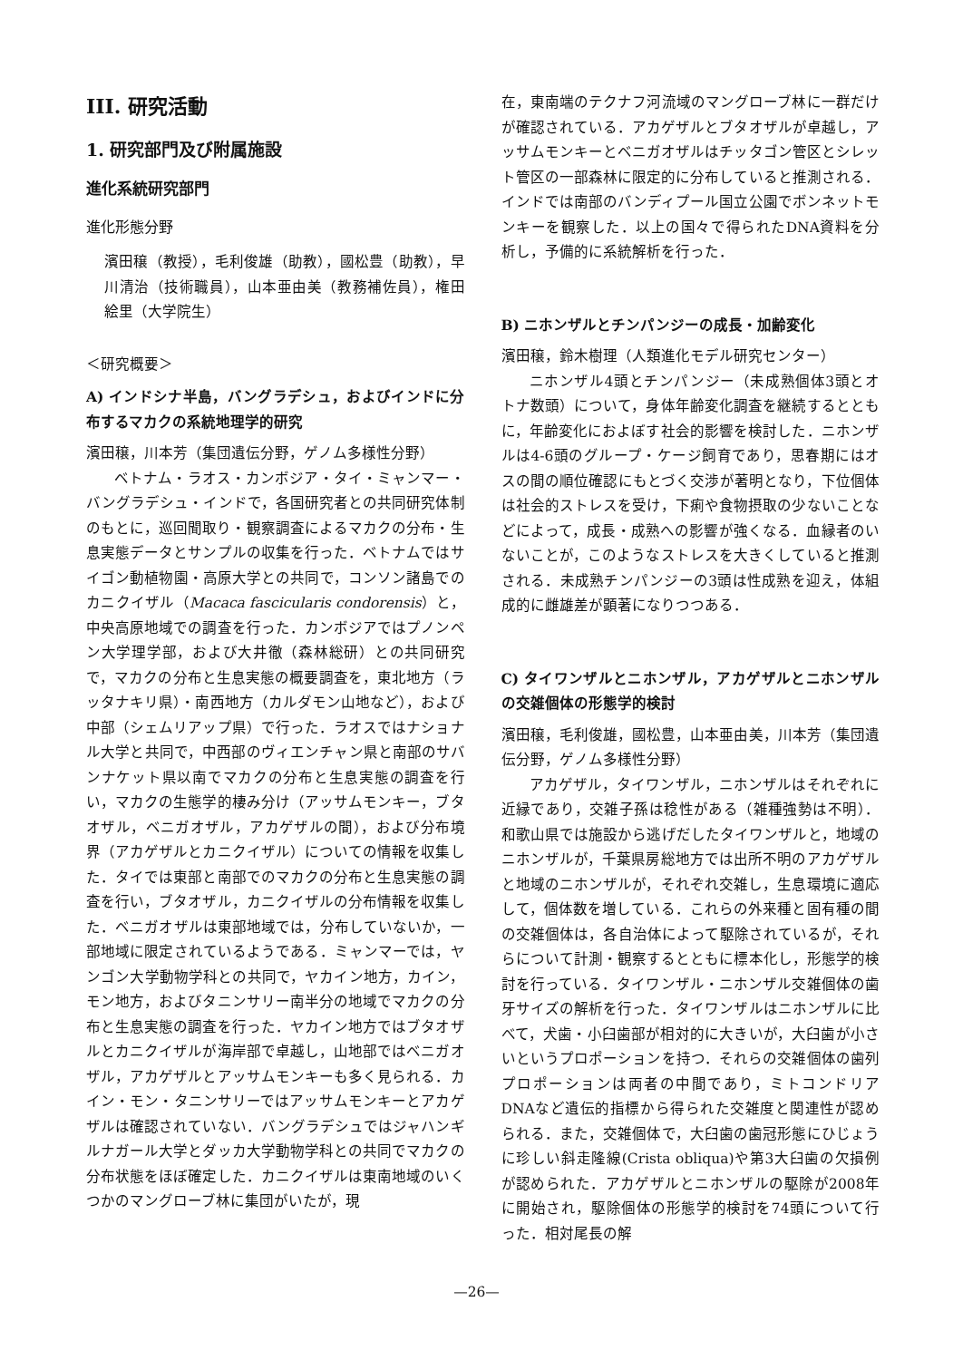III. 研究活動
1. 研究部門及び附属施設
進化系統研究部門
進化形態分野
濱田穣（教授），毛利俊雄（助教），國松豊（助教），早川清治（技術職員），山本亜由美（教務補佐員），権田絵里（大学院生）
＜研究概要＞
A) インドシナ半島，バングラデシュ，およびインドに分布するマカクの系統地理学的研究
濱田穣，川本芳（集団遺伝分野，ゲノム多様性分野）
ベトナム・ラオス・カンボジア・タイ・ミャンマー・バングラデシュ・インドで，各国研究者との共同研究体制のもとに，巡回聞取り・観察調査によるマカクの分布・生息実態データとサンプルの収集を行った．ベトナムではサイゴン動植物園・高原大学との共同で，コンソン諸島でのカニクイザル（Macaca fascicularis condorensis）と，中央高原地域での調査を行った．カンボジアではプノンペン大学理学部，および大井徹（森林総研）との共同研究で，マカクの分布と生息実態の概要調査を，東北地方（ラッタナキリ県）・南西地方（カルダモン山地など），および中部（シェムリアップ県）で行った．ラオスではナショナル大学と共同で，中西部のヴィエンチャン県と南部のサバンナケット県以南でマカクの分布と生息実態の調査を行い，マカクの生態学的棲み分け（アッサムモンキー，ブタオザル，ベニガオザル，アカゲザルの間），および分布境界（アカゲザルとカニクイザル）についての情報を収集した．タイでは東部と南部でのマカクの分布と生息実態の調査を行い，ブタオザル，カニクイザルの分布情報を収集した．ベニガオザルは東部地域では，分布していないか，一部地域に限定されているようである．ミャンマーでは，ヤンゴン大学動物学科との共同で，ヤカイン地方，カイン，モン地方，およびタニンサリー南半分の地域でマカクの分布と生息実態の調査を行った．ヤカイン地方ではブタオザルとカニクイザルが海岸部で卓越し，山地部ではベニガオザル，アカゲザルとアッサムモンキーも多く見られる．カイン・モン・タニンサリーではアッサムモンキーとアカゲザルは確認されていない．バングラデシュではジャハンギルナガール大学とダッカ大学動物学科との共同でマカクの分布状態をほぼ確定した．カニクイザルは東南地域のいくつかのマングローブ林に集団がいたが，現
在，東南端のテクナフ河流域のマングローブ林に一群だけが確認されている．アカゲザルとブタオザルが卓越し，アッサムモンキーとベニガオザルはチッタゴン管区とシレット管区の一部森林に限定的に分布していると推測される．インドでは南部のバンディプール国立公園でボンネットモンキーを観察した．以上の国々で得られたDNA資料を分析し，予備的に系統解析を行った．
B) ニホンザルとチンパンジーの成長・加齢変化
濱田穣，鈴木樹理（人類進化モデル研究センター）
ニホンザル4頭とチンパンジー（未成熟個体3頭とオトナ数頭）について，身体年齢変化調査を継続するとともに，年齢変化におよぼす社会的影響を検討した．ニホンザルは4-6頭のグループ・ケージ飼育であり，思春期にはオスの間の順位確認にもとづく交渉が著明となり，下位個体は社会的ストレスを受け，下痢や食物摂取の少ないことなどによって，成長・成熟への影響が強くなる．血縁者のいないことが，このようなストレスを大きくしていると推測される．未成熟チンパンジーの3頭は性成熟を迎え，体組成的に雌雄差が顕著になりつつある．
C) タイワンザルとニホンザル，アカゲザルとニホンザルの交雑個体の形態学的検討
濱田穣，毛利俊雄，國松豊，山本亜由美，川本芳（集団遺伝分野，ゲノム多様性分野）
アカゲザル，タイワンザル，ニホンザルはそれぞれに近縁であり，交雑子孫は稔性がある（雑種強勢は不明）．和歌山県では施設から逃げだしたタイワンザルと，地域のニホンザルが，千葉県房総地方では出所不明のアカゲザルと地域のニホンザルが，それぞれ交雑し，生息環境に適応して，個体数を増している．これらの外来種と固有種の間の交雑個体は，各自治体によって駆除されているが，それらについて計測・観察するとともに標本化し，形態学的検討を行っている．タイワンザル・ニホンザル交雑個体の歯牙サイズの解析を行った．タイワンザルはニホンザルに比べて，犬歯・小臼歯部が相対的に大きいが，大臼歯が小さいというプロポーションを持つ．それらの交雑個体の歯列プロポーションは両者の中間であり，ミトコンドリアDNAなど遺伝的指標から得られた交雑度と関連性が認められる．また，交雑個体で，大臼歯の歯冠形態にひじょうに珍しい斜走隆線(Crista obliqua)や第3大臼歯の欠損例が認められた．アカゲザルとニホンザルの駆除が2008年に開始され，駆除個体の形態学的検討を74頭について行った．相対尾長の解
—26—